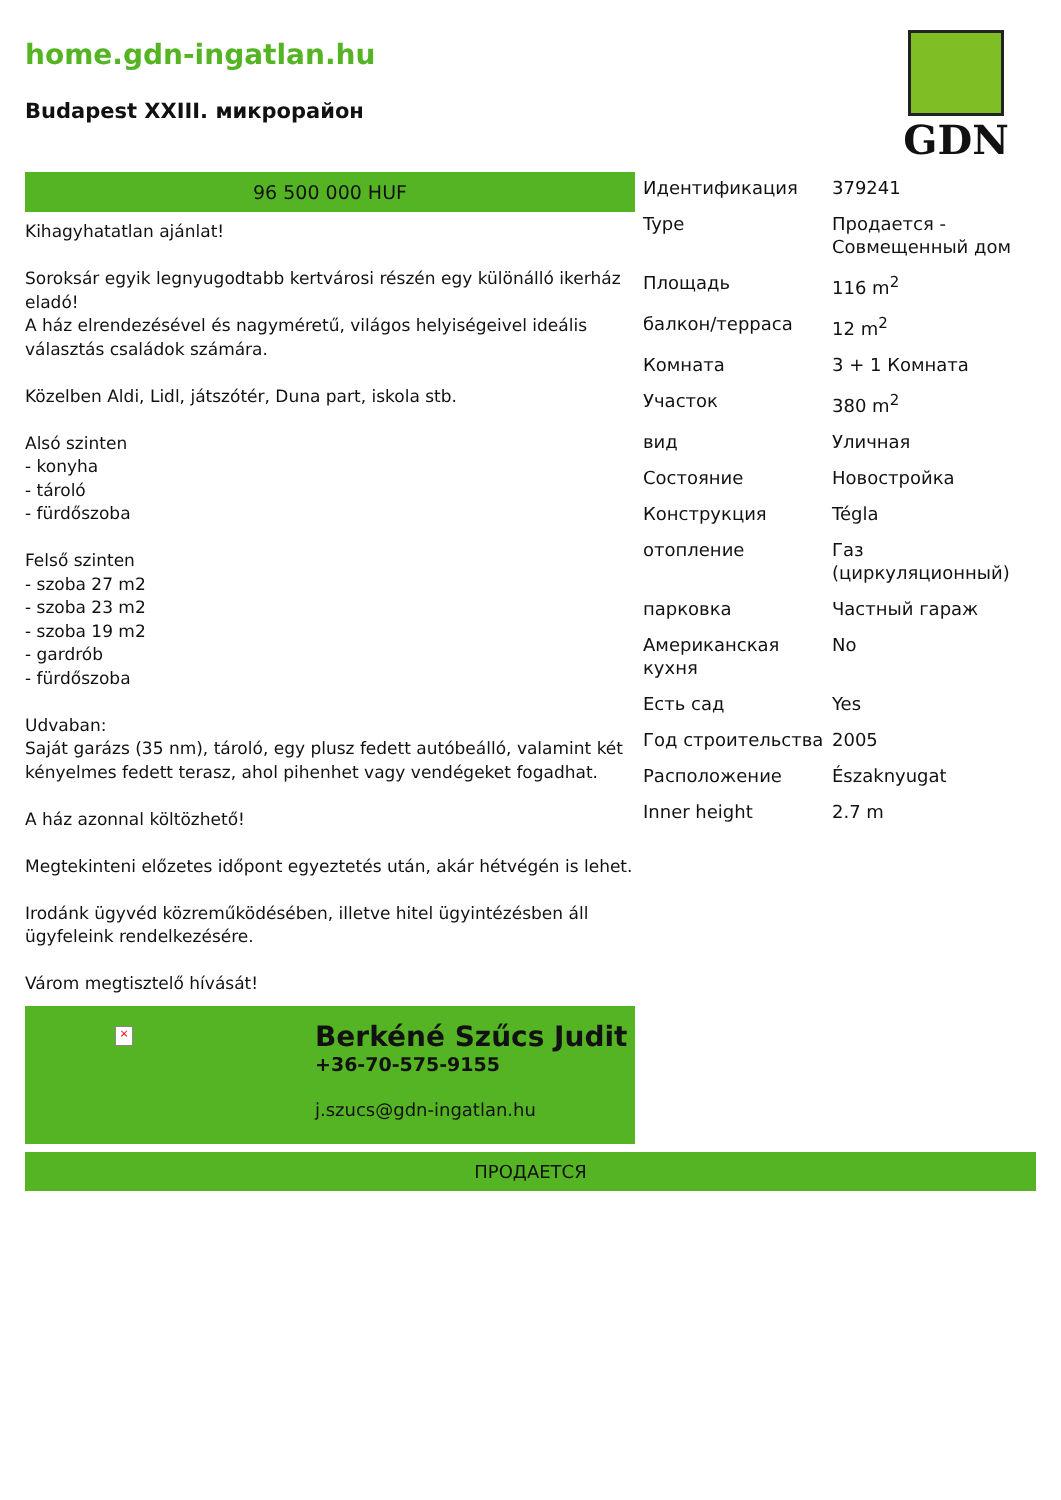home.gdn-ingatlan.hu
Budapest XXIII. микрорайон
GDN
96 500 000 HUF
Kihagyhatatlan ajánlat!
Soroksár egyik legnyugodtabb kertvárosi részén egy különálló ikerház eladó!
A ház elrendezésével és nagyméretű, világos helyiségeivel ideális választás családok számára.
Közelben Aldi, Lidl, játszótér, Duna part, iskola stb.
Alsó szinten
- konyha
- tároló
- fürdőszoba
Felső szinten
- szoba 27 m2
- szoba 23 m2
- szoba 19 m2
- gardrób
- fürdőszoba
Udvaban:
Saját garázs (35 nm), tároló, egy plusz fedett autóbeálló, valamint két kényelmes fedett terasz, ahol pihenhet vagy vendégeket fogadhat.
A ház azonnal költözhető!
Megtekinteni előzetes időpont egyeztetés után, akár hétvégén is lehet.
Irodánk ügyvéd közreműködésében, illetve hitel ügyintézésben áll ügyfeleink rendelkezésére.
Várom megtisztelő hívását!
×
Berkéné Szűcs Judit
+36-70-575-9155
j.szucs@gdn-ingatlan.hu
| Идентификация | 379241 |
| Type | Продается - Совмещенный дом |
| Площадь | 116 m<sup>2</sup> |
| балкон/терраса | 12 m<sup>2</sup> |
| Комната | 3 + 1 Комната |
| Участок | 380 m<sup>2</sup> |
| вид | Уличная |
| Состояние | Новостройка |
| Конструкция | Tégla |
| отопление | Газ (циркуляционный) |
| парковка | Частный гараж |
| Американская кухня | No |
| Есть сад | Yes |
| Год строительства | 2005 |
| Расположение | Északnyugat |
| Inner height | 2.7 m |
ПРОДАЕТСЯ